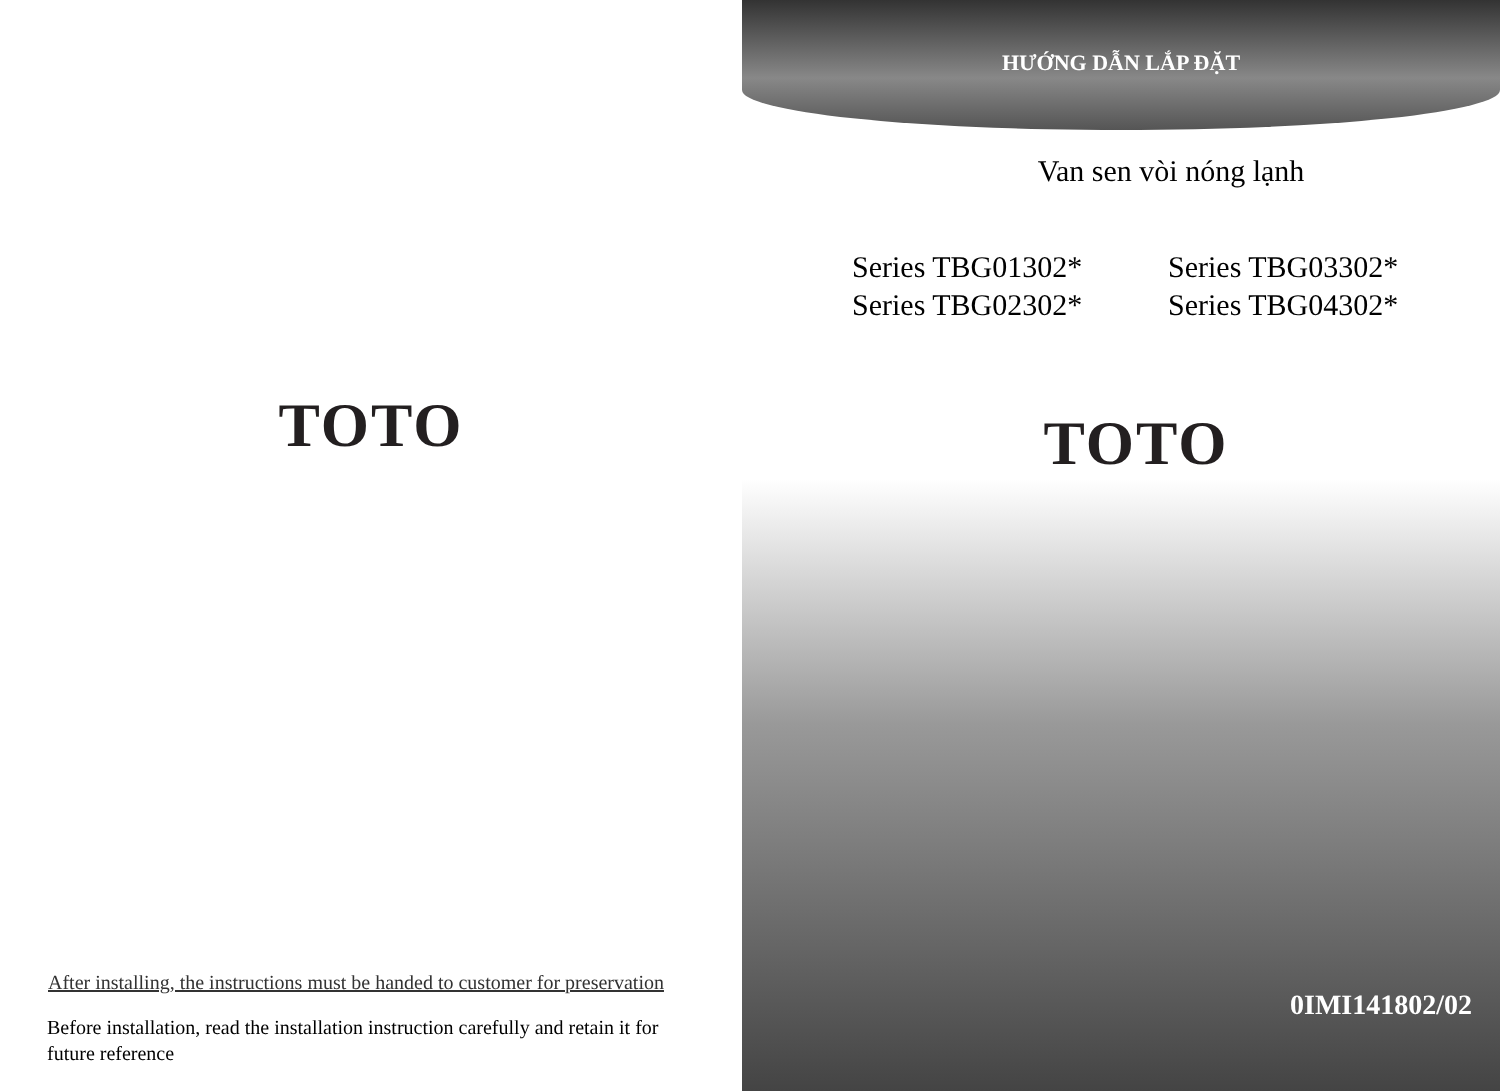TOTO
After installing, the instructions must be handed to customer for preservation
Before installation, read the installation instruction carefully and retain it for future reference
HƯỚNG DẪN LẮP ĐẶT
Van sen vòi nóng lạnh
Series TBG01302*
Series TBG02302*
Series TBG03302*
Series TBG04302*
TOTO
0IMI141802/02